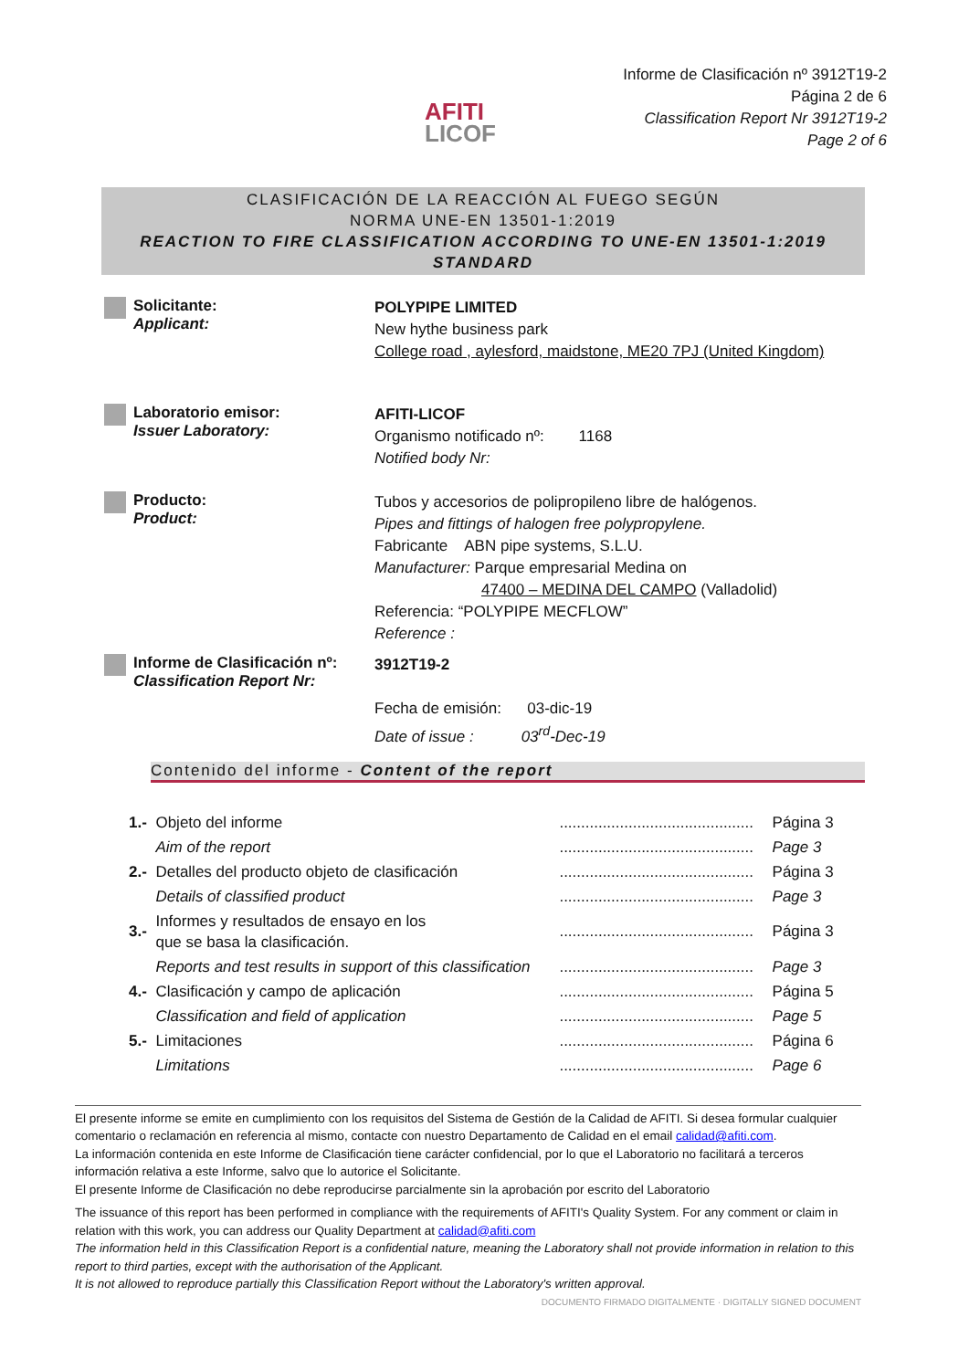AFITI
LICOF
Informe de Clasificación nº 3912T19-2
Página 2 de 6
Classification Report Nr 3912T19-2
Page 2 of 6
CLASIFICACIÓN DE LA REACCIÓN AL FUEGO SEGÚN
NORMA UNE-EN 13501-1:2019
REACTION TO FIRE CLASSIFICATION ACCORDING TO UNE-EN 13501-1:2019 STANDARD
Solicitante:
Applicant:
POLYPIPE LIMITED
New hythe business park
College road , aylesford, maidstone, ME20 7PJ (United Kingdom)
Laboratorio emisor:
Issuer Laboratory:
AFITI-LICOF
Organismo notificado nº: 1168
Notified body Nr:
Producto:
Product:
Tubos y accesorios de polipropileno libre de halógenos.
Pipes and fittings of halogen free polypropylene.
Fabricante ABN pipe systems, S.L.U.
Manufacturer: Parque empresarial Medina on
47400 – MEDINA DEL CAMPO (Valladolid)
Referencia: “POLYPIPE MECFLOW”
Reference :
Informe de Clasificación nº:
Classification Report Nr:
3912T19-2
Fecha de emisión: 03-dic-19
Date of issue : 03<sup>rd</sup>-Dec-19
Contenido del informe - Content of the report
| 1.- | Objeto del informe | ............................................. | Página 3 |
| | Aim of the report | ............................................. | Page 3 |
| 2.- | Detalles del producto objeto de clasificación | ............................................. | Página 3 |
| | Details of classified product | ............................................. | Page 3 |
| 3.- | Informes y resultados de ensayo en los que se basa la clasificación. | ............................................. | Página 3 |
| | Reports and test results in support of this classification | ............................................. | Page 3 |
| 4.- | Clasificación y campo de aplicación | ............................................. | Página 5 |
| | Classification and field of application | ............................................. | Page 5 |
| 5.- | Limitaciones | ............................................. | Página 6 |
| | Limitations | ............................................. | Page 6 |
El presente informe se emite en cumplimiento con los requisitos del Sistema de Gestión de la Calidad de AFITI. Si desea formular cualquier comentario o reclamación en referencia al mismo, contacte con nuestro Departamento de Calidad en el email calidad@afiti.com.
La información contenida en este Informe de Clasificación tiene carácter confidencial, por lo que el Laboratorio no facilitará a terceros información relativa a este Informe, salvo que lo autorice el Solicitante.
El presente Informe de Clasificación no debe reproducirse parcialmente sin la aprobación por escrito del Laboratorio
The issuance of this report has been performed in compliance with the requirements of AFITI's Quality System. For any comment or claim in relation with this work, you can address our Quality Department at calidad@afiti.com
The information held in this Classification Report is a confidential nature, meaning the Laboratory shall not provide information in relation to this report to third parties, except with the authorisation of the Applicant.
It is not allowed to reproduce partially this Classification Report without the Laboratory's written approval.
DOCUMENTO FIRMADO DIGITALMENTE · DIGITALLY SIGNED DOCUMENT